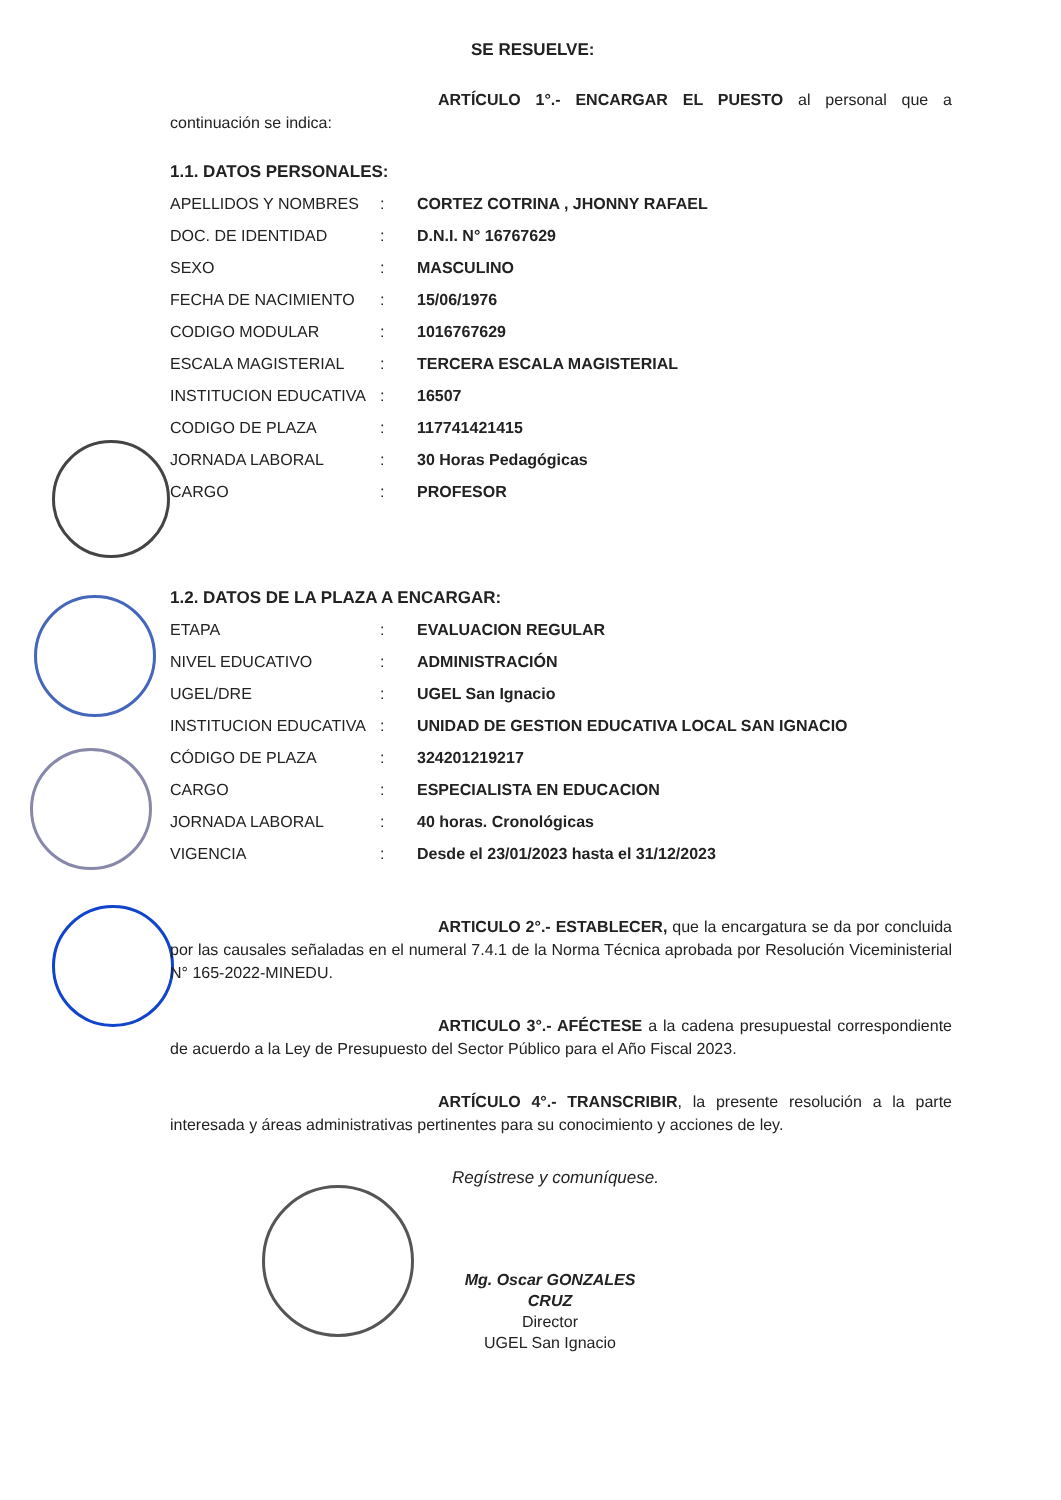SE RESUELVE:
ARTÍCULO 1°.- ENCARGAR EL PUESTO al personal que a continuación se indica:
1.1. DATOS PERSONALES:
| APELLIDOS Y NOMBRES | : | CORTEZ COTRINA , JHONNY RAFAEL |
| DOC. DE IDENTIDAD | : | D.N.I. N° 16767629 |
| SEXO | : | MASCULINO |
| FECHA DE NACIMIENTO | : | 15/06/1976 |
| CODIGO MODULAR | : | 1016767629 |
| ESCALA MAGISTERIAL | : | TERCERA ESCALA MAGISTERIAL |
| INSTITUCION EDUCATIVA | : | 16507 |
| CODIGO DE PLAZA | : | 11774142141​5 |
| JORNADA LABORAL | : | 30 Horas Pedagógicas |
| CARGO | : | PROFESOR |
1.2. DATOS DE LA PLAZA A ENCARGAR:
| ETAPA | : | EVALUACION REGULAR |
| NIVEL EDUCATIVO | : | ADMINISTRACIÓN |
| UGEL/DRE | : | UGEL San Ignacio |
| INSTITUCION EDUCATIVA | : | UNIDAD DE GESTION EDUCATIVA LOCAL SAN IGNACIO |
| CÓDIGO DE PLAZA | : | 324201219217 |
| CARGO | : | ESPECIALISTA EN EDUCACION |
| JORNADA LABORAL | : | 40 horas. Cronológicas |
| VIGENCIA | : | Desde el 23/01/2023 hasta el 31/12/2023 |
ARTICULO 2°.- ESTABLECER, que la encargatura se da por concluida por las causales señaladas en el numeral 7.4.1 de la Norma Técnica aprobada por Resolución Viceministerial N° 165-2022-MINEDU.
ARTICULO 3°.- AFÉCTESE a la cadena presupuestal correspondiente de acuerdo a la Ley de Presupuesto del Sector Público para el Año Fiscal 2023.
ARTÍCULO 4°.- TRANSCRIBIR, la presente resolución a la parte interesada y áreas administrativas pertinentes para su conocimiento y acciones de ley.
Regístrese y comuníquese.
Mg. Oscar GONZALES CRUZ
Director
UGEL San Ignacio